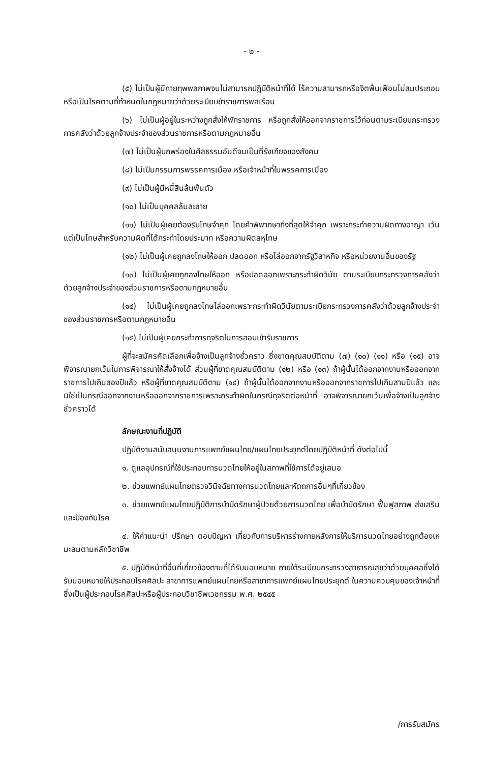- ๒ -
(๕) ไม่เป็นผู้มีกายทุพพลภาพจนไม่สามารถปฏิบัติหน้าที่ได้ ไร้ความสามารถหรือจิตฟั่นเฟือนไม่สมประกอบ หรือเป็นโรคตามที่กำหนดในกฎหมายว่าด้วยระเบียบข้าราชการพลเรือน
(๖) ไม่เป็นผู้อยู่ในระหว่างถูกสั่งให้พักราชการ หรือถูกสั่งให้ออกจากราชการไว้ก่อนตามระเบียบกระทรวงการคลังว่าด้วยลูกจ้างประจำของส่วนราชการหรือตามกฎหมายอื่น
(๗) ไม่เป็นผู้บกพร่องในศีลธรรมอันดีจนเป็นที่รังเกียจของสังคม
(๘) ไม่เป็นกรรมการพรรคการเมือง หรือเจ้าหน้าที่ในพรรคการเมือง
(๙) ไม่เป็นผู้มีหนี้สินล้นพ้นตัว
(๑๐) ไม่เป็นบุคคลล้มละลาย
(๑๑) ไม่เป็นผู้เคยต้องรับโทษจำคุก โดยคำพิพากษาถึงที่สุดให้จำคุก เพราะกระทำความผิดทางอาญา เว้นแต่เป็นโทษสำหรับความผิดที่ได้กระทำโดยประมาท หรือความผิดลหุโทษ
(๑๒) ไม่เป็นผู้เคยถูกลงโทษให้ออก ปลดออก หรือไล่ออกจากรัฐวิสาหกิจ หรือหน่วยงานอื่นของรัฐ
(๑๓) ไม่เป็นผู้เคยถูกลงโทษให้ออก หรือปลดออกเพราะกระทำผิดวินัย ตามระเบียบกระทรวงการคลังว่าด้วยลูกจ้างประจำของส่วนราชการหรือตามกฎหมายอื่น
(๑๔) ไม่เป็นผู้เคยถูกลงโทษไล่ออกเพราะกระทำผิดวินัยตามระเบียกระทรวงการคลังว่าด้วยลูกจ้างประจำของส่วนราชการหรือตามกฎหมายอื่น
(๑๕) ไม่เป็นผู้เคยกระทำการทุจริตในการสอบเข้ารับราชการ
ผู้ที่จะสมัครคัดเลือกเพื่อจ้างเป็นลูกจ้างชั่วคราว ซึ่งขาดคุณสมบัติตาม (๗) (๑๐) (๑๑) หรือ (๑๕) อาจพิจารณายกเว้นในการพิจารณาให้สั่งจ้างได้ ส่วนผู้ที่ขาดคุณสมบัติตาม (๑๒) หรือ (๑๓) ถ้าผู้นั้นได้ออกจากงานหรือออกจากราชการไปเกินสองปีแล้ว หรือผู้ที่ขาดคุณสมบัติตาม (๑๔) ถ้าผู้นั้นได้ออกจากงานหรือออกจากราชการไปเกินสามปีแล้ว และมิใช่เป็นกรณีออกจากงานหรือออกจากราชการเพราะกระทำผิดในกรณีทุจริตต่อหน้าที่ อาจพิจารณายกเว้นเพื่อจ้างเป็นลูกจ้างชั่วคราวได้
ลักษณะงานที่ปฏิบัติ
ปฏิบัติงานสนับสนุนงานการแพทย์แผนไทย/แผนไทยประยุกต์โดยปฏิบัติหน้าที่ ดังต่อไปนี้
๑. ดูแลอุปกรณ์ที่ใช้ประกอบการนวดไทยให้อยู่ในสภาพที่ใช้การได้อยู่เสมอ
๒. ช่วยแพทย์แผนไทยตรวจวินิจฉัยทางการนวดไทยและหัตถการอื่นๆที่เกี่ยวข้อง
๓. ช่วยแพทย์แผนไทยปฏิบัติการบำบัดรักษาผู้ป่วยด้วยการนวดไทย เพื่อบำบัดรักษา ฟื้นฟูสภาพ ส่งเสริมและป้องกันโรค
๔. ให้คำแนะนำ ปรึกษา ตอบปัญหา เกี่ยวกับการบริหารร่างกายหลังการให้บริการนวดไทยอย่างถูกต้องเหมะสมตามหลักวิชาชีพ
๕. ปฏิบัติหน้าที่อื่นที่เกี่ยวข้องตามที่ได้รับมอบหมาย ภายใต้ระเบียบกระทรวงสาธารณสุขว่าด้วยบุคคลซึ่งได้รับมอบหมายให้ประกอบโรคศิลปะ สาขาการแพทย์แผนไทยหรือสาขาการแพทย์แผนไทยประยุกต์ ในความควบคุมของเจ้าหน้าที่ซึ่งเป็นผู้ประกอบโรคศิลปะหรือผู้ประกอบวิชาชีพเวชกรรม พ.ศ. ๒๕๔๕
/การรับสมัคร